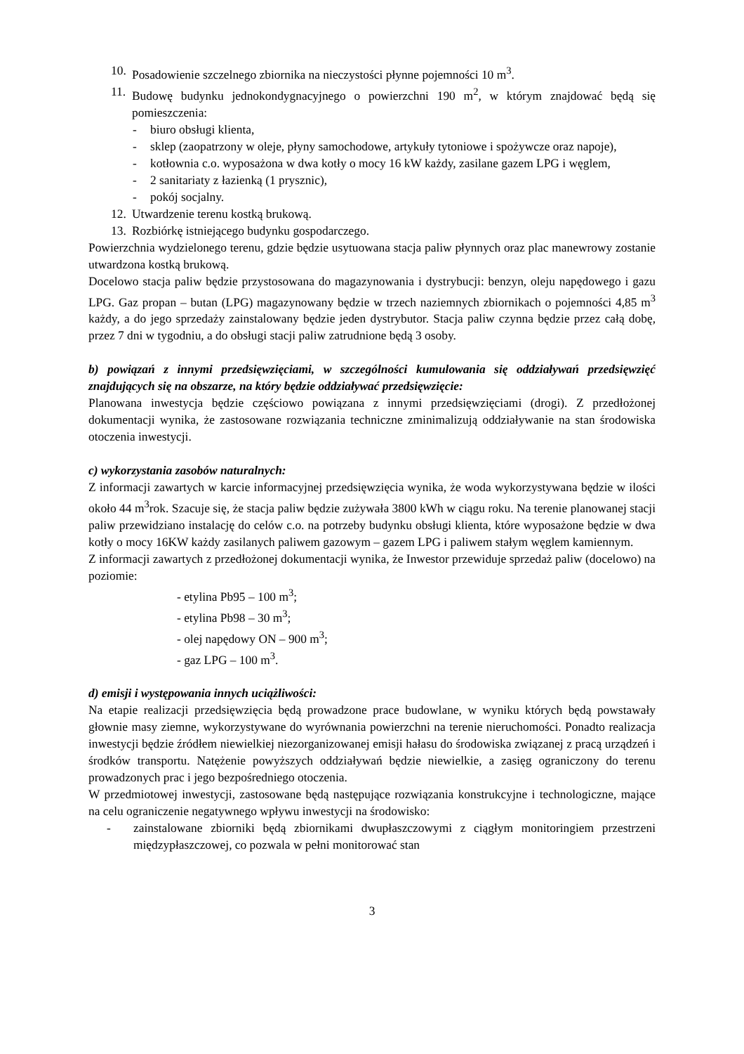10.
Posadowienie szczelnego zbiornika na nieczystości płynne pojemności 10 m<sup>3</sup>.
11.
Budowę budynku jednokondygnacyjnego o powierzchni 190 m<sup>2</sup>, w którym znajdować będą się pomieszczenia:
- biuro obsługi klienta,
- sklep (zaopatrzony w oleje, płyny samochodowe, artykuły tytoniowe i spożywcze oraz napoje),
- kotłownia c.o. wyposażona w dwa kotły o mocy 16 kW każdy, zasilane gazem LPG i węglem,
- 2 sanitariaty z łazienką (1 prysznic),
- pokój socjalny.
12.
Utwardzenie terenu kostką brukową.
13.
Rozbiórkę istniejącego budynku gospodarczego.
Powierzchnia wydzielonego terenu, gdzie będzie usytuowana stacja paliw płynnych oraz plac manewrowy zostanie utwardzona kostką brukową.
Docelowo stacja paliw będzie przystosowana do magazynowania i dystrybucji: benzyn, oleju napędowego i gazu LPG. Gaz propan – butan (LPG) magazynowany będzie w trzech naziemnych zbiornikach o pojemności 4,85 m<sup>3</sup> każdy, a do jego sprzedaży zainstalowany będzie jeden dystrybutor. Stacja paliw czynna będzie przez całą dobę, przez 7 dni w tygodniu, a do obsługi stacji paliw zatrudnione będą 3 osoby.
b) powiązań z innymi przedsięwzięciami, w szczególności kumulowania się oddziaływań przedsięwzięć znajdujących się na obszarze, na który będzie oddziaływać przedsięwzięcie:
Planowana inwestycja będzie częściowo powiązana z innymi przedsięwzięciami (drogi). Z przedłożonej dokumentacji wynika, że zastosowane rozwiązania techniczne zminimalizują oddziaływanie na stan środowiska otoczenia inwestycji.
c) wykorzystania zasobów naturalnych:
Z informacji zawartych w karcie informacyjnej przedsięwzięcia wynika, że woda wykorzystywana będzie w ilości około 44 m<sup>3</sup>rok. Szacuje się, że stacja paliw będzie zużywała 3800 kWh w ciągu roku. Na terenie planowanej stacji paliw przewidziano instalację do celów c.o. na potrzeby budynku obsługi klienta, które wyposażone będzie w dwa kotły o mocy 16KW każdy zasilanych paliwem gazowym – gazem LPG i paliwem stałym węglem kamiennym.
Z informacji zawartych z przedłożonej dokumentacji wynika, że Inwestor przewiduje sprzedaż paliw (docelowo) na poziomie:
- etylina Pb95 – 100 m<sup>3</sup>;
- etylina Pb98 – 30 m<sup>3</sup>;
- olej napędowy ON – 900 m<sup>3</sup>;
- gaz LPG – 100 m<sup>3</sup>.
d) emisji i występowania innych uciążliwości:
Na etapie realizacji przedsięwzięcia będą prowadzone prace budowlane, w wyniku których będą powstawały głownie masy ziemne, wykorzystywane do wyrównania powierzchni na terenie nieruchomości. Ponadto realizacja inwestycji będzie źródłem niewielkiej niezorganizowanej emisji hałasu do środowiska związanej z pracą urządzeń i środków transportu. Natężenie powyższych oddziaływań będzie niewielkie, a zasięg ograniczony do terenu prowadzonych prac i jego bezpośredniego otoczenia.
W przedmiotowej inwestycji, zastosowane będą następujące rozwiązania konstrukcyjne i technologiczne, mające na celu ograniczenie negatywnego wpływu inwestycji na środowisko:
- zainstalowane zbiorniki będą zbiornikami dwupłaszczowymi z ciągłym monitoringiem przestrzeni międzypłaszczowej, co pozwala w pełni monitorować stan
3